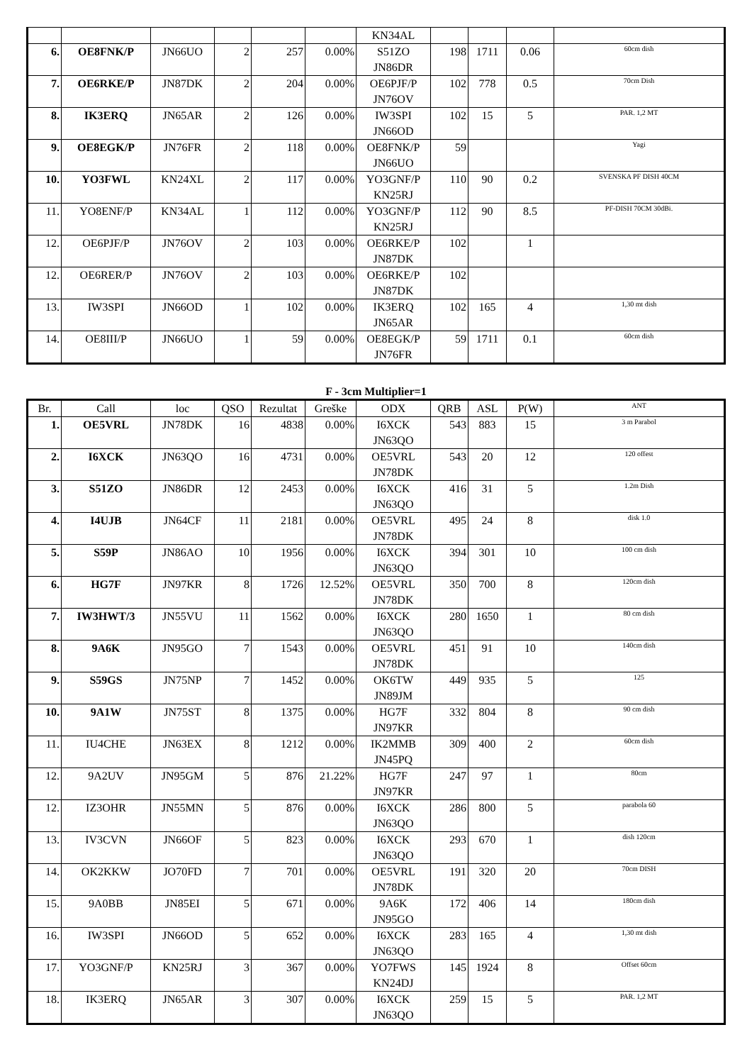| | | | | | | KN34AL | | | | |
| 6. | OE8FNK/P | JN66UO | 2 | 257 | 0.00% | S51ZO JN86DR | 198 | 1711 | 0.06 | 60cm dish |
| 7. | OE6RKE/P | JN87DK | 2 | 204 | 0.00% | OE6PJF/P JN76OV | 102 | 778 | 0.5 | 70cm Dish |
| 8. | IK3ERQ | JN65AR | 2 | 126 | 0.00% | IW3SPI JN66OD | 102 | 15 | 5 | PAR. 1,2 MT |
| 9. | OE8EGK/P | JN76FR | 2 | 118 | 0.00% | OE8FNK/P JN66UO | 59 | | | Yagi |
| 10. | YO3FWL | KN24XL | 2 | 117 | 0.00% | YO3GNF/P KN25RJ | 110 | 90 | 0.2 | SVENSKA PF DISH 40CM |
| 11. | YO8ENF/P | KN34AL | 1 | 112 | 0.00% | YO3GNF/P KN25RJ | 112 | 90 | 8.5 | PF-DISH 70CM 30dBi. |
| 12. | OE6PJF/P | JN76OV | 2 | 103 | 0.00% | OE6RKE/P JN87DK | 102 | | 1 | |
| 12. | OE6RER/P | JN76OV | 2 | 103 | 0.00% | OE6RKE/P JN87DK | 102 | | | |
| 13. | IW3SPI | JN66OD | 1 | 102 | 0.00% | IK3ERQ JN65AR | 102 | 165 | 4 | 1,30 mt dish |
| 14. | OE8III/P | JN66UO | 1 | 59 | 0.00% | OE8EGK/P JN76FR | 59 | 1711 | 0.1 | 60cm dish |
F - 3cm Multiplier=1
| Br. | Call | loc | QSO | Rezultat | Greške | ODX | QRB | ASL | P(W) | ANT |
| --- | --- | --- | --- | --- | --- | --- | --- | --- | --- | --- |
| 1. | OE5VRL | JN78DK | 16 | 4838 | 0.00% | I6XCK JN63QO | 543 | 883 | 15 | 3 m Parabol |
| 2. | I6XCK | JN63QO | 16 | 4731 | 0.00% | OE5VRL JN78DK | 543 | 20 | 12 | 120 offest |
| 3. | S51ZO | JN86DR | 12 | 2453 | 0.00% | I6XCK JN63QO | 416 | 31 | 5 | 1.2m Dish |
| 4. | I4UJB | JN64CF | 11 | 2181 | 0.00% | OE5VRL JN78DK | 495 | 24 | 8 | disk 1.0 |
| 5. | S59P | JN86AO | 10 | 1956 | 0.00% | I6XCK JN63QO | 394 | 301 | 10 | 100 cm dish |
| 6. | HG7F | JN97KR | 8 | 1726 | 12.52% | OE5VRL JN78DK | 350 | 700 | 8 | 120cm dish |
| 7. | IW3HWT/3 | JN55VU | 11 | 1562 | 0.00% | I6XCK JN63QO | 280 | 1650 | 1 | 80 cm dish |
| 8. | 9A6K | JN95GO | 7 | 1543 | 0.00% | OE5VRL JN78DK | 451 | 91 | 10 | 140cm dish |
| 9. | S59GS | JN75NP | 7 | 1452 | 0.00% | OK6TW JN89JM | 449 | 935 | 5 | 125 |
| 10. | 9A1W | JN75ST | 8 | 1375 | 0.00% | HG7F JN97KR | 332 | 804 | 8 | 90 cm dish |
| 11. | IU4CHE | JN63EX | 8 | 1212 | 0.00% | IK2MMB JN45PQ | 309 | 400 | 2 | 60cm dish |
| 12. | 9A2UV | JN95GM | 5 | 876 | 21.22% | HG7F JN97KR | 247 | 97 | 1 | 80cm |
| 12. | IZ3OHR | JN55MN | 5 | 876 | 0.00% | I6XCK JN63QO | 286 | 800 | 5 | parabola 60 |
| 13. | IV3CVN | JN66OF | 5 | 823 | 0.00% | I6XCK JN63QO | 293 | 670 | 1 | dish 120cm |
| 14. | OK2KKW | JO70FD | 7 | 701 | 0.00% | OE5VRL JN78DK | 191 | 320 | 20 | 70cm DISH |
| 15. | 9A0BB | JN85EI | 5 | 671 | 0.00% | 9A6K JN95GO | 172 | 406 | 14 | 180cm dish |
| 16. | IW3SPI | JN66OD | 5 | 652 | 0.00% | I6XCK JN63QO | 283 | 165 | 4 | 1,30 mt dish |
| 17. | YO3GNF/P | KN25RJ | 3 | 367 | 0.00% | YO7FWS KN24DJ | 145 | 1924 | 8 | Offset 60cm |
| 18. | IK3ERQ | JN65AR | 3 | 307 | 0.00% | I6XCK JN63QO | 259 | 15 | 5 | PAR. 1,2 MT |